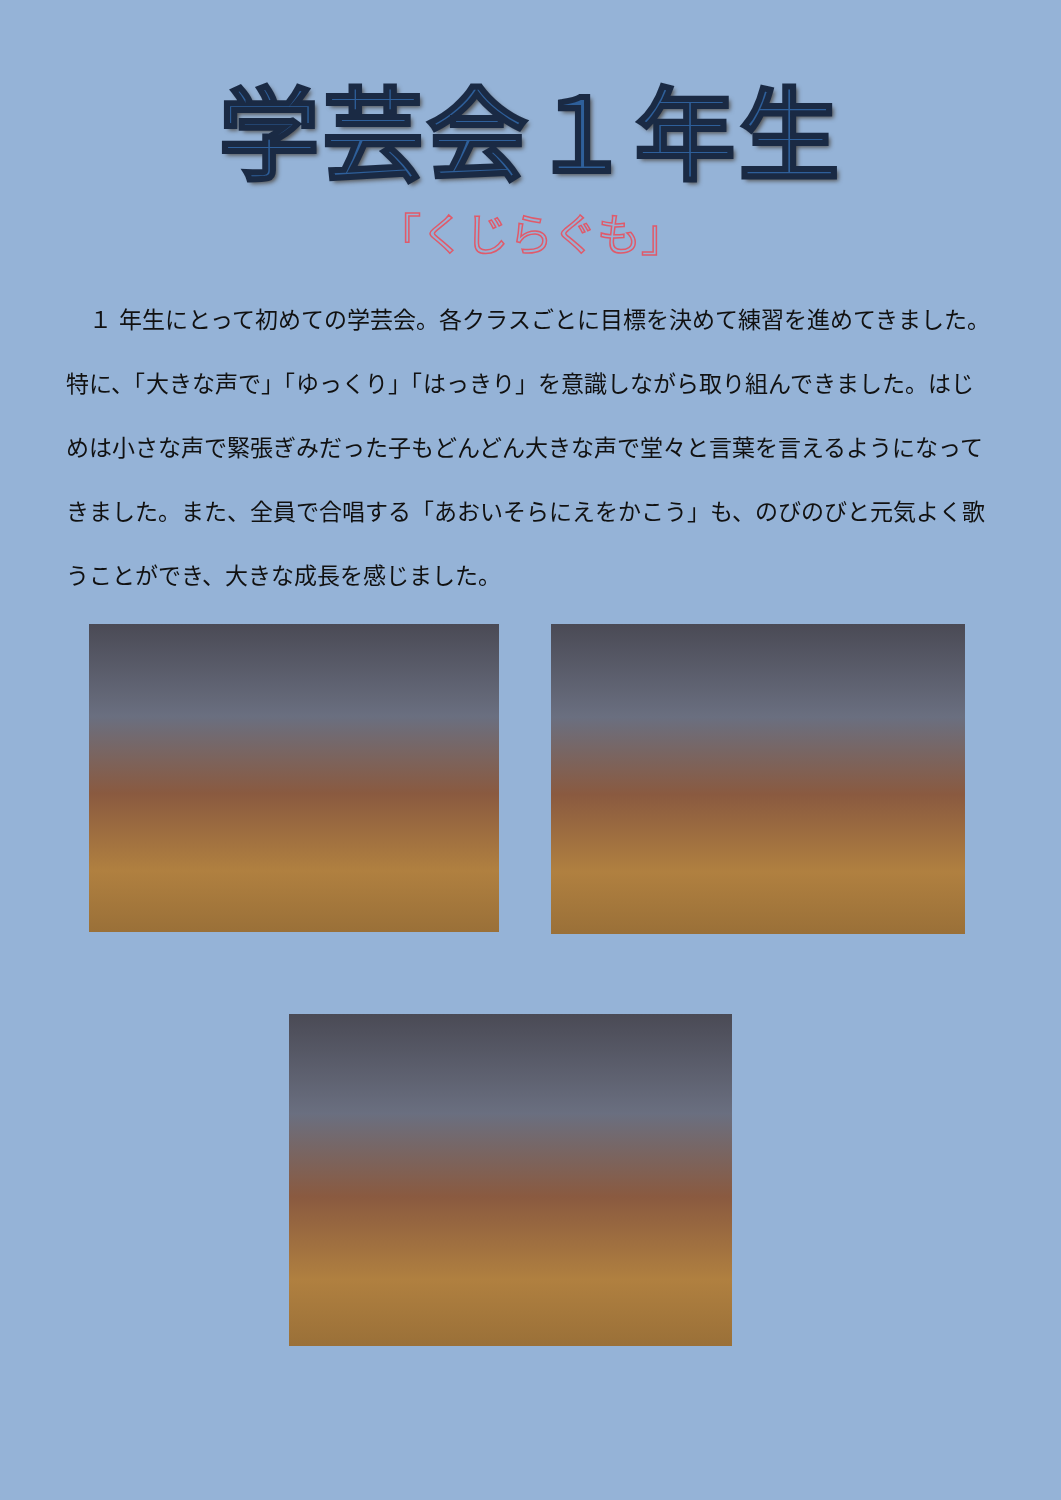学芸会１年生
「くじらぐも」
　１ 年生にとって初めての学芸会。各クラスごとに目標を決めて練習を進めてきました。特に、「大きな声で」「ゆっくり」「はっきり」を意識しながら取り組んできました。はじめは小さな声で緊張ぎみだった子もどんどん大きな声で堂々と言葉を言えるようになってきました。また、全員で合唱する「あおいそらにえをかこう」も、のびのびと元気よく歌うことができ、大きな成長を感じました。